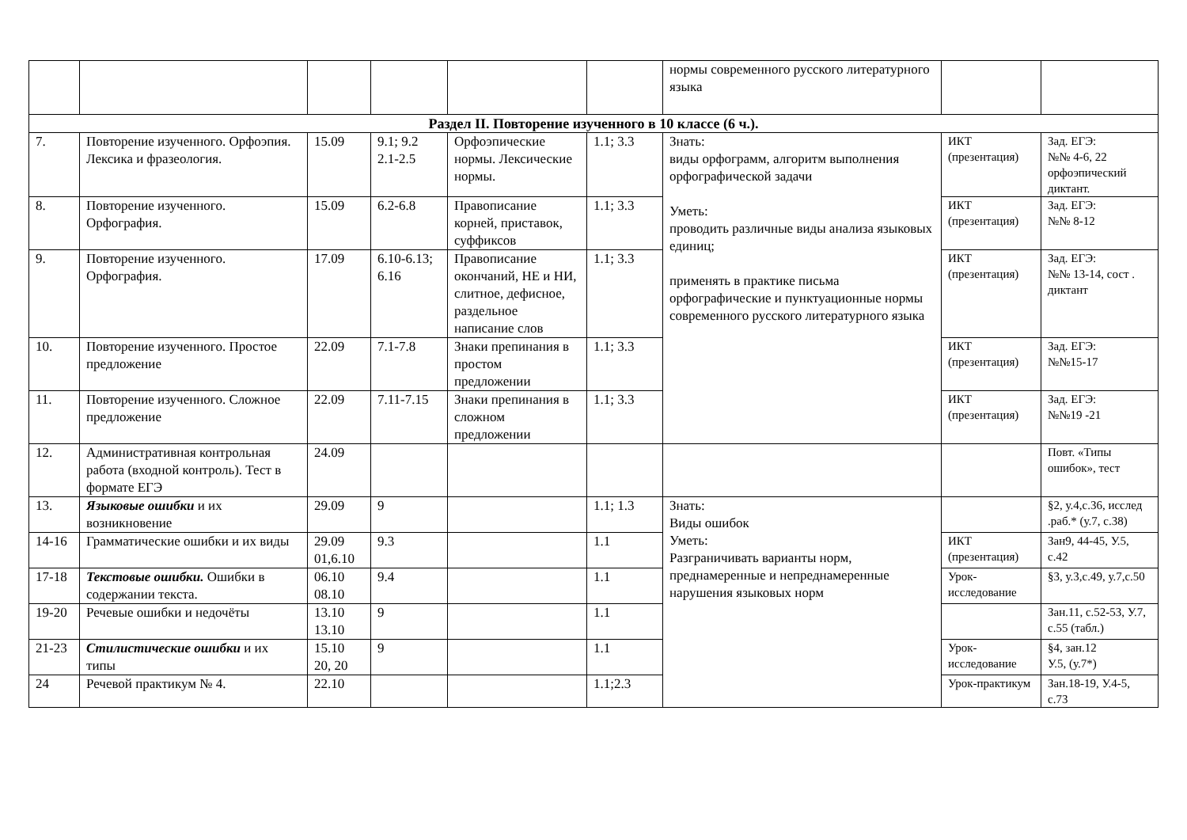| | | | | | | нормы современного русского литературного языка | | |
| Раздел II. Повторение изученного в 10 классе (6 ч.). | | | | | | | | |
| 7. | Повторение изученного. Орфоэпия. Лексика и фразеология. | 15.09 | 9.1; 9.2 2.1-2.5 | Орфоэпические нормы. Лексические нормы. | 1.1; 3.3 | Знать: виды орфограмм, алгоритм выполнения орфографической задачи Уметь: проводить различные виды анализа языковых единиц; применять в практике письма орфографические и пунктуационные нормы современного русского литературного языка | ИКТ (презентация) | Зад. ЕГЭ: №№ 4-6, 22 орфоэпический диктант. |
| 8. | Повторение изученного. Орфография. | 15.09 | 6.2-6.8 | Правописание корней, приставок, суффиксов | 1.1; 3.3 | | ИКТ (презентация) | Зад. ЕГЭ: №№ 8-12 |
| 9. | Повторение изученного. Орфография. | 17.09 | 6.10-6.13; 6.16 | Правописание окончаний, НЕ и НИ, слитное, дефисное, раздельное написание слов | 1.1; 3.3 | | ИКТ (презентация) | Зад. ЕГЭ: №№ 13-14, сост . диктант |
| 10. | Повторение изученного. Простое предложение | 22.09 | 7.1-7.8 | Знаки препинания в простом предложении | 1.1; 3.3 | | ИКТ (презентация) | Зад. ЕГЭ: №№15-17 |
| 11. | Повторение изученного. Сложное предложение | 22.09 | 7.11-7.15 | Знаки препинания в сложном предложении | 1.1; 3.3 | | ИКТ (презентация) | Зад. ЕГЭ: №№19 -21 |
| 12. | Административная контрольная работа (входной контроль). Тест в формате ЕГЭ | 24.09 | | | | | | Повт. «Типы ошибок», тест |
| 13. | Языковые ошибки и их возникновение | 29.09 | 9 | | 1.1; 1.3 | Знать: Виды ошибок Уметь: Разграничивать варианты норм, преднамеренные и непреднамеренные нарушения языковых норм | | §2, у.4,с.36, исслед .раб.* (у.7, с.38) |
| 14-16 | Грамматические ошибки и их виды | 29.09 01,6.10 | 9.3 | | 1.1 | | ИКТ (презентация) | Зан9, 44-45, У.5, с.42 |
| 17-18 | Текстовые ошибки. Ошибки в содержании текста. | 06.10 08.10 | 9.4 | | 1.1 | | Урок-исследование | §3, у.3,с.49, у.7,с.50 |
| 19-20 | Речевые ошибки и недочёты | 13.10 13.10 | 9 | | 1.1 | | | Зан.11, с.52-53, У.7, с.55 (табл.) |
| 21-23 | Стилистические ошибки и их типы | 15.10 20, 20 | 9 | | 1.1 | | Урок-исследование | §4, зан.12 У.5, (у.7*) |
| 24 | Речевой практикум № 4. | 22.10 | | | 1.1;2.3 | | Урок-практикум | Зан.18-19, У.4-5, с.73 |